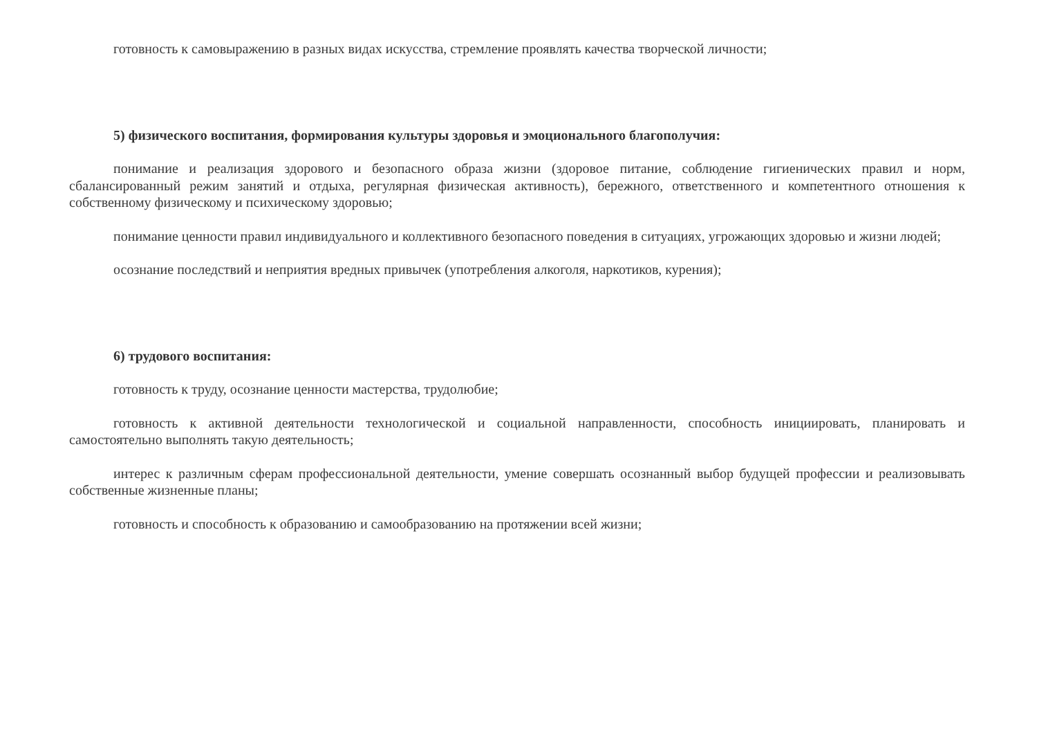готовность к самовыражению в разных видах искусства, стремление проявлять качества творческой личности;
5) физического воспитания, формирования культуры здоровья и эмоционального благополучия:
понимание и реализация здорового и безопасного образа жизни (здоровое питание, соблюдение гигиенических правил и норм, сбалансированный режим занятий и отдыха, регулярная физическая активность), бережного, ответственного и компетентного отношения к собственному физическому и психическому здоровью;
понимание ценности правил индивидуального и коллективного безопасного поведения в ситуациях, угрожающих здоровью и жизни людей;
осознание последствий и неприятия вредных привычек (употребления алкоголя, наркотиков, курения);
6) трудового воспитания:
готовность к труду, осознание ценности мастерства, трудолюбие;
готовность к активной деятельности технологической и социальной направленности, способность инициировать, планировать и самостоятельно выполнять такую деятельность;
интерес к различным сферам профессиональной деятельности, умение совершать осознанный выбор будущей профессии и реализовывать собственные жизненные планы;
готовность и способность к образованию и самообразованию на протяжении всей жизни;